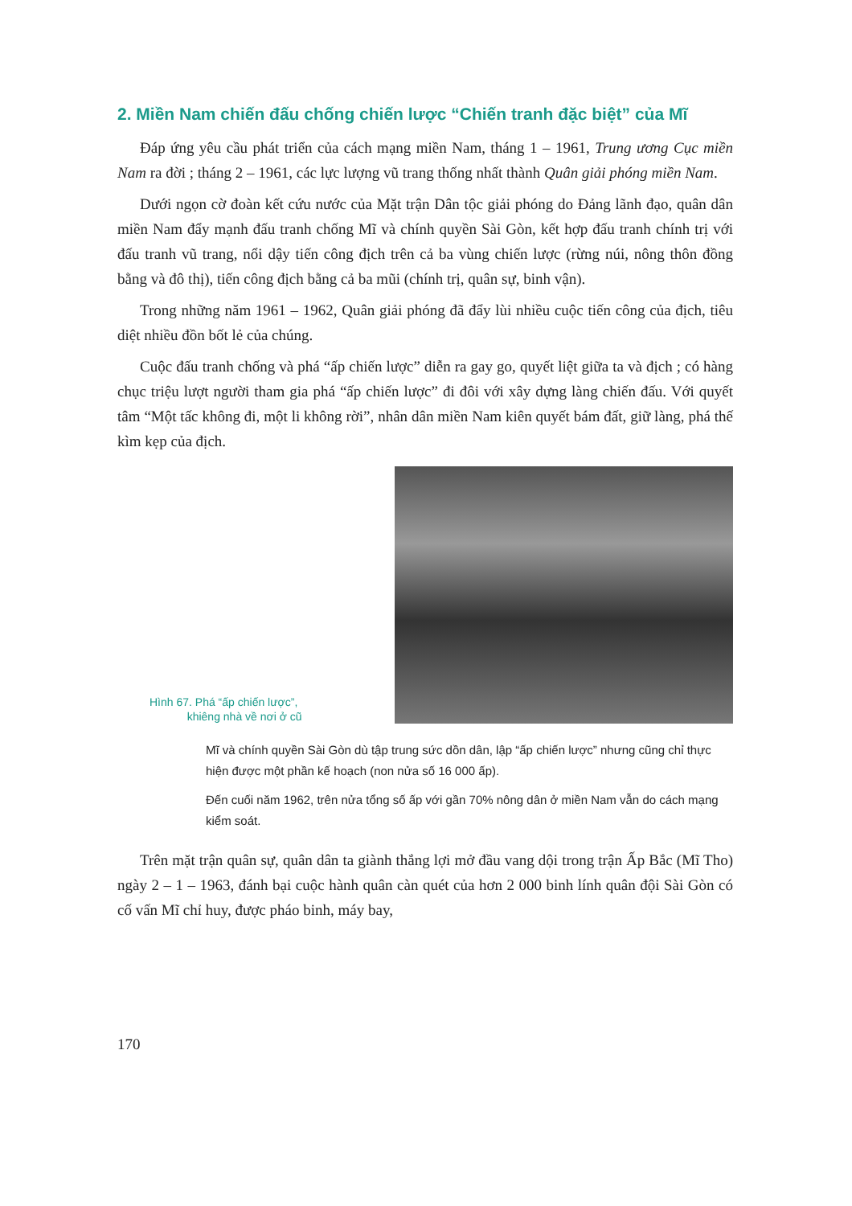2. Miền Nam chiến đấu chống chiến lược “Chiến tranh đặc biệt” của Mĩ
Đáp ứng yêu cầu phát triển của cách mạng miền Nam, tháng 1 – 1961, Trung ương Cục miền Nam ra đời ; tháng 2 – 1961, các lực lượng vũ trang thống nhất thành Quân giải phóng miền Nam.
Dưới ngọn cờ đoàn kết cứu nước của Mặt trận Dân tộc giải phóng do Đảng lãnh đạo, quân dân miền Nam đẩy mạnh đấu tranh chống Mĩ và chính quyền Sài Gòn, kết hợp đấu tranh chính trị với đấu tranh vũ trang, nổi dậy tiến công địch trên cả ba vùng chiến lược (rừng núi, nông thôn đồng bằng và đô thị), tiến công địch bằng cả ba mũi (chính trị, quân sự, binh vận).
Trong những năm 1961 – 1962, Quân giải phóng đã đẩy lùi nhiều cuộc tiến công của địch, tiêu diệt nhiều đồn bốt lẻ của chúng.
Cuộc đấu tranh chống và phá “ấp chiến lược” diễn ra gay go, quyết liệt giữa ta và địch ; có hàng chục triệu lượt người tham gia phá “ấp chiến lược” đi đôi với xây dựng làng chiến đấu. Với quyết tâm “Một tấc không đi, một li không rời”, nhân dân miền Nam kiên quyết bám đất, giữ làng, phá thế kìm kẹp của địch.
Hình 67. Phá “ấp chiến lược”,
khiêng nhà về nơi ở cũ
Mĩ và chính quyền Sài Gòn dù tập trung sức dồn dân, lập “ấp chiến lược” nhưng cũng chỉ thực hiện được một phần kế hoạch (non nửa số 16 000 ấp).
Đến cuối năm 1962, trên nửa tổng số ấp với gần 70% nông dân ở miền Nam vẫn do cách mạng kiểm soát.
Trên mặt trận quân sự, quân dân ta giành thắng lợi mở đầu vang dội trong trận Ấp Bắc (Mĩ Tho) ngày 2 – 1 – 1963, đánh bại cuộc hành quân càn quét của hơn 2 000 binh lính quân đội Sài Gòn có cố vấn Mĩ chỉ huy, được pháo binh, máy bay,
170